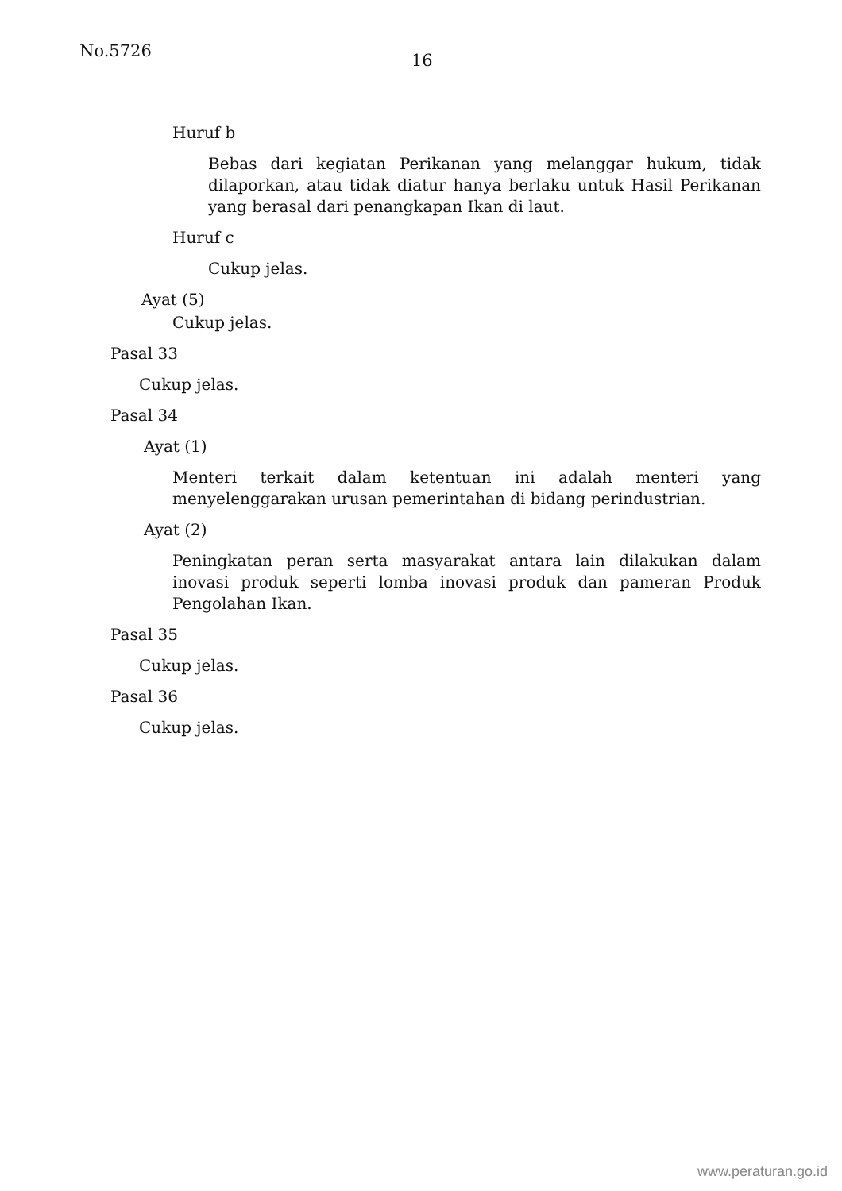No.5726 16
Huruf b
Bebas dari kegiatan Perikanan yang melanggar hukum, tidak dilaporkan, atau tidak diatur hanya berlaku untuk Hasil Perikanan yang berasal dari penangkapan Ikan di laut.
Huruf c
Cukup jelas.
Ayat (5)
Cukup jelas.
Pasal 33
Cukup jelas.
Pasal 34
Ayat (1)
Menteri terkait dalam ketentuan ini adalah menteri yang menyelenggarakan urusan pemerintahan di bidang perindustrian.
Ayat (2)
Peningkatan peran serta masyarakat antara lain dilakukan dalam inovasi produk seperti lomba inovasi produk dan pameran Produk Pengolahan Ikan.
Pasal 35
Cukup jelas.
Pasal 36
Cukup jelas.
www.peraturan.go.id